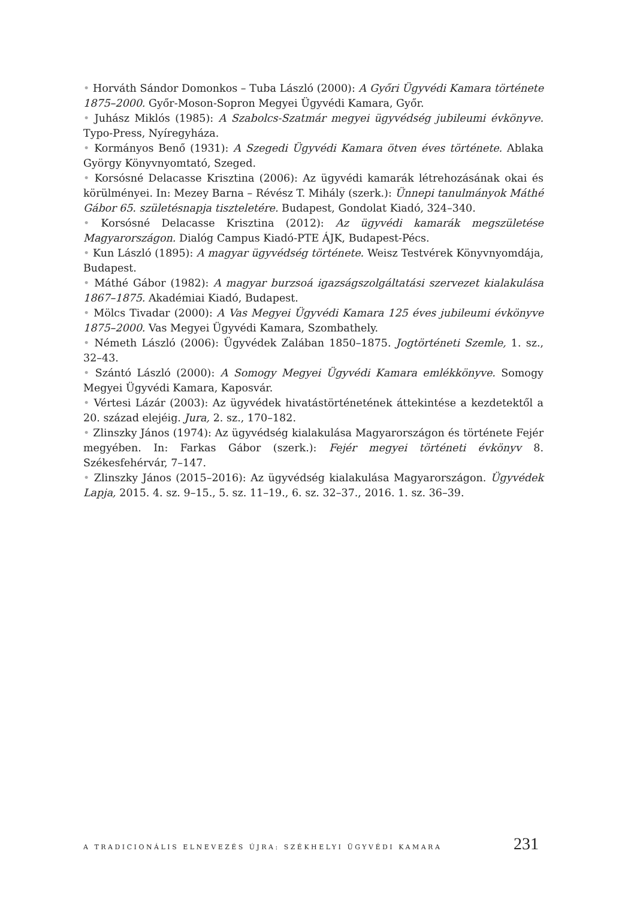• Horváth Sándor Domonkos – Tuba László (2000): A Győri Ügyvédi Kamara története 1875–2000. Győr-Moson-Sopron Megyei Ügyvédi Kamara, Győr.
• Juhász Miklós (1985): A Szabolcs-Szatmár megyei ügyvédség jubileumi évkönyve. Typo-Press, Nyíregyháza.
• Kormányos Benő (1931): A Szegedi Ügyvédi Kamara ötven éves története. Ablaka György Könyvnyomtató, Szeged.
• Korsósné Delacasse Krisztina (2006): Az ügyvédi kamarák létrehozásának okai és körülményei. In: Mezey Barna – Révész T. Mihály (szerk.): Ünnepi tanulmányok Máthé Gábor 65. születésnapja tiszteletére. Budapest, Gondolat Kiadó, 324–340.
• Korsósné Delacasse Krisztina (2012): Az ügyvédi kamarák megszületése Magyarországon. Dialóg Campus Kiadó-PTE ÁJK, Budapest-Pécs.
• Kun László (1895): A magyar ügyvédség története. Weisz Testvérek Könyvnyomdája, Budapest.
• Máthé Gábor (1982): A magyar burzsoá igazságszolgáltatási szervezet kialakulása 1867–1875. Akadémiai Kiadó, Budapest.
• Mölcs Tivadar (2000): A Vas Megyei Ügyvédi Kamara 125 éves jubileumi évkönyve 1875–2000. Vas Megyei Ügyvédi Kamara, Szombathely.
• Németh László (2006): Ügyvédek Zalában 1850–1875. Jogtörténeti Szemle, 1. sz., 32–43.
• Szántó László (2000): A Somogy Megyei Ügyvédi Kamara emlékkönyve. Somogy Megyei Ügyvédi Kamara, Kaposvár.
• Vértesi Lázár (2003): Az ügyvédek hivatástörténetének áttekintése a kezdetektől a 20. század elejéig. Jura, 2. sz., 170–182.
• Zlinszky János (1974): Az ügyvédség kialakulása Magyarországon és története Fejér megyében. In: Farkas Gábor (szerk.): Fejér megyei történeti évkönyv 8. Székesfehérvár, 7–147.
• Zlinszky János (2015–2016): Az ügyvédség kialakulása Magyarországon. Ügyvédek Lapja, 2015. 4. sz. 9–15., 5. sz. 11–19., 6. sz. 32–37., 2016. 1. sz. 36–39.
A TRADICIONÁLIS ELNEVEZÉS ÚJRA: SZÉKHELYI ÜGYVÉDI KAMARA 231